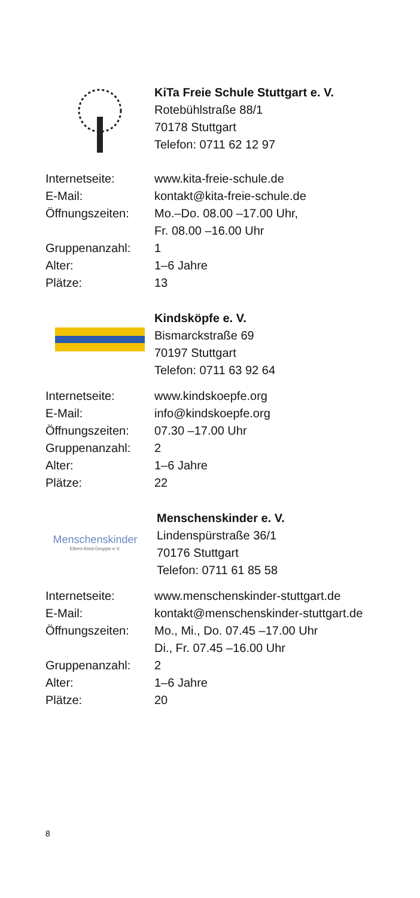KiTa Freie Schule Stuttgart e. V.
Rotebühlstraße 88/1
70178 Stuttgart
Telefon: 0711 62 12 97
| Internetseite: | www.kita-freie-schule.de |
| E-Mail: | kontakt@kita-freie-schule.de |
| Öffnungszeiten: | Mo.–Do. 08.00 –17.00 Uhr, Fr. 08.00 –16.00 Uhr |
| Gruppenanzahl: | 1 |
| Alter: | 1–6 Jahre |
| Plätze: | 13 |
Kindsköpfe e. V.
Bismarckstraße 69
70197 Stuttgart
Telefon: 0711 63 92 64
| Internetseite: | www.kindskoepfe.org |
| E-Mail: | info@kindskoepfe.org |
| Öffnungszeiten: | 07.30 –17.00 Uhr |
| Gruppenanzahl: | 2 |
| Alter: | 1–6 Jahre |
| Plätze: | 22 |
Menschenskinder
Eltern-Kind-Gruppe e.V.
Menschenskinder e. V.
Lindenspürstraße 36/1
70176 Stuttgart
Telefon: 0711 61 85 58
| Internetseite: | www.menschenskinder-stuttgart.de |
| E-Mail: | kontakt@menschenskinder-stuttgart.de |
| Öffnungszeiten: | Mo., Mi., Do. 07.45 –17.00 Uhr Di., Fr. 07.45 –16.00 Uhr |
| Gruppenanzahl: | 2 |
| Alter: | 1–6 Jahre |
| Plätze: | 20 |
8